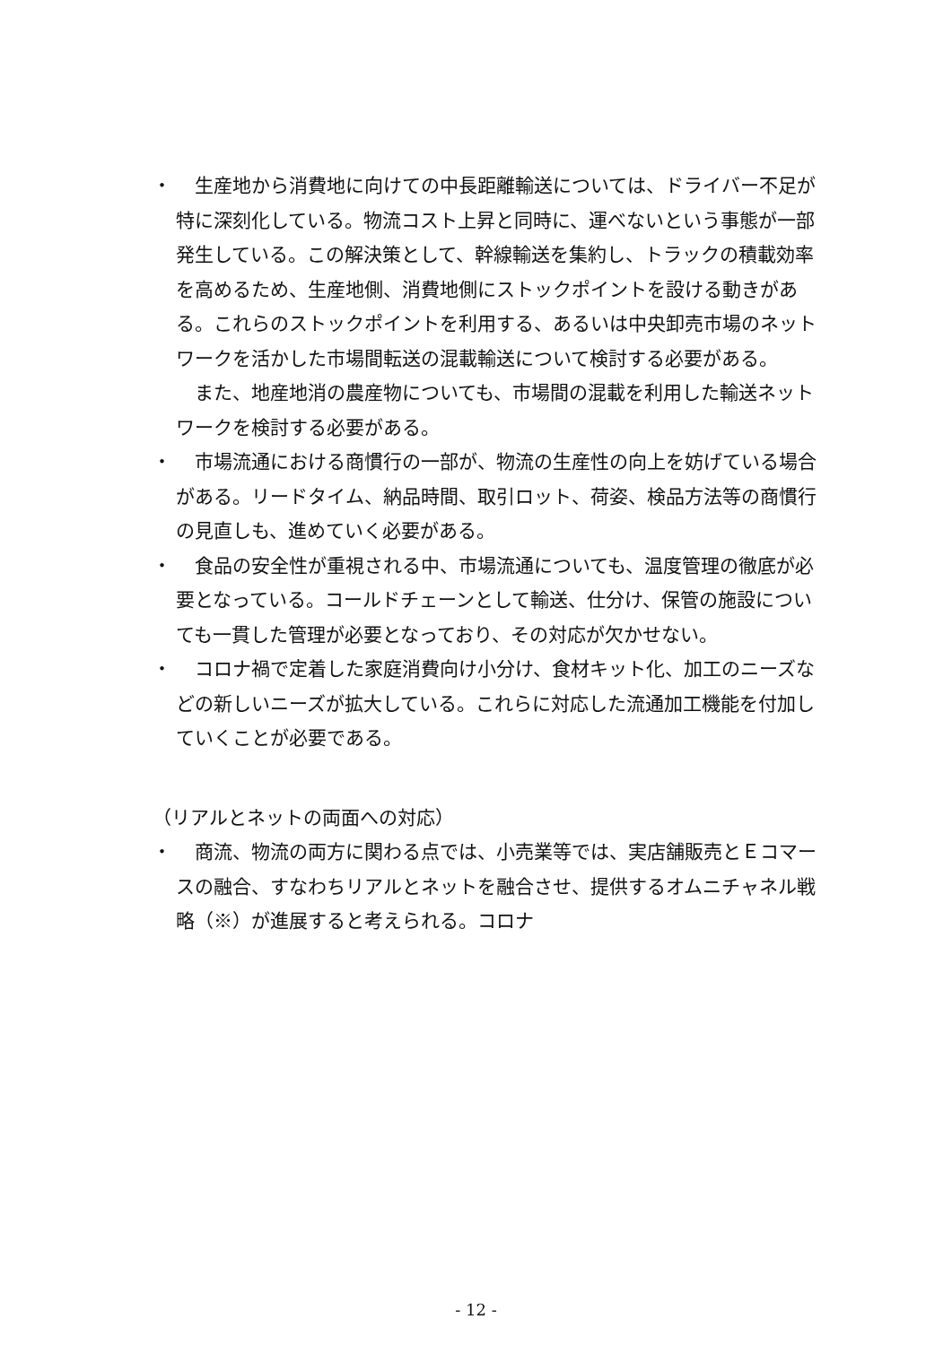・　生産地から消費地に向けての中長距離輸送については、ドライバー不足が特に深刻化している。物流コスト上昇と同時に、運べないという事態が一部発生している。この解決策として、幹線輸送を集約し、トラックの積載効率を高めるため、生産地側、消費地側にストックポイントを設ける動きがある。これらのストックポイントを利用する、あるいは中央卸売市場のネットワークを活かした市場間転送の混載輸送について検討する必要がある。
　また、地産地消の農産物についても、市場間の混載を利用した輸送ネットワークを検討する必要がある。
・　市場流通における商慣行の一部が、物流の生産性の向上を妨げている場合がある。リードタイム、納品時間、取引ロット、荷姿、検品方法等の商慣行の見直しも、進めていく必要がある。
・　食品の安全性が重視される中、市場流通についても、温度管理の徹底が必要となっている。コールドチェーンとして輸送、仕分け、保管の施設についても一貫した管理が必要となっており、その対応が欠かせない。
・　コロナ禍で定着した家庭消費向け小分け、食材キット化、加工のニーズなどの新しいニーズが拡大している。これらに対応した流通加工機能を付加していくことが必要である。
（リアルとネットの両面への対応）
・　商流、物流の両方に関わる点では、小売業等では、実店舗販売とＥコマースの融合、すなわちリアルとネットを融合させ、提供するオムニチャネル戦略（※）が進展すると考えられる。コロナ
- 12 -